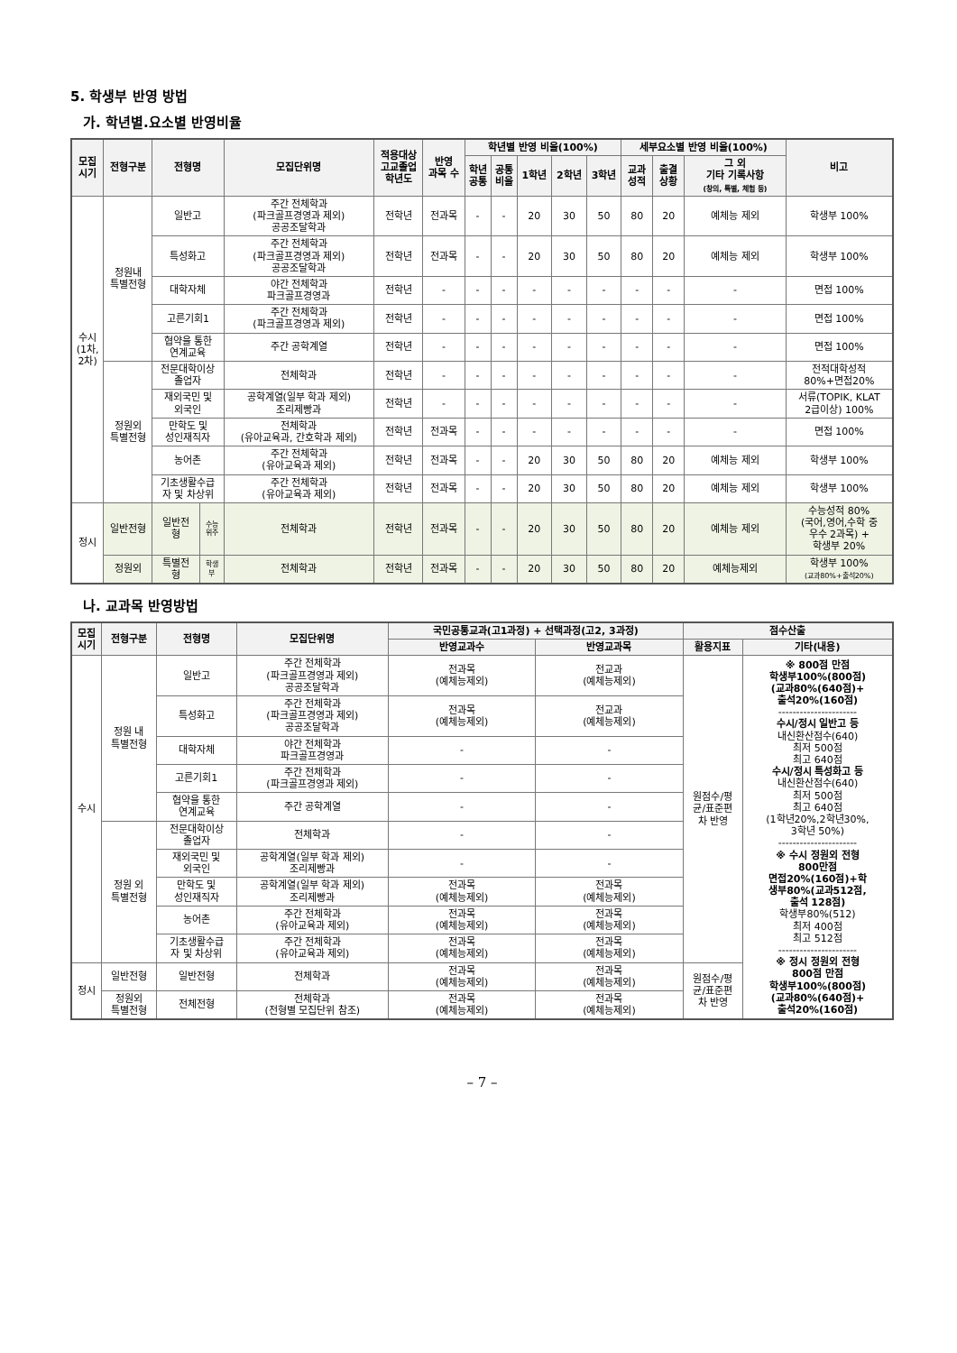5. 학생부 반영 방법
가. 학년별.요소별 반영비율
| 모집 시기 | 전형구분 | 전형명 | | 모집단위명 | 적용대상 고교졸업 학년도 | 반영 과목 수 | 학년별 반영 비율(100%) | | | | | 세부요소별 반영 비율(100%) | | | 비고 |
| --- | --- | --- | --- | --- | --- | --- | --- | --- | --- | --- | --- | --- | --- | --- | --- |
| | | | | | | | 학년 공통 | 공통 비율 | 1학년 | 2학년 | 3학년 | 교과 성적 | 출결 상황 | 그 외 기타 기록사항 (창의, 특별, 체험 등) | |
| 수시 (1차, 2차) | 정원내 특별전형 | 일반고 | | 주간 전체학과 (파크골프경영과 제외) 공공조달학과 | 전학년 | 전과목 | - | - | 20 | 30 | 50 | 80 | 20 | 예체능 제외 | 학생부 100% |
| | | 특성화고 | | 주간 전체학과 (파크골프경영과 제외) 공공조달학과 | 전학년 | 전과목 | - | - | 20 | 30 | 50 | 80 | 20 | 예체능 제외 | 학생부 100% |
| | | 대학자체 | | 야간 전체학과 파크골프경영과 | 전학년 | - | - | - | - | - | - | - | - | - | 면접 100% |
| | | 고른기회1 | | 주간 전체학과 (파크골프경영과 제외) | 전학년 | - | - | - | - | - | - | - | - | - | 면접 100% |
| | | 협약을 통한 연계교육 | | 주간 공학계열 | 전학년 | - | - | - | - | - | - | - | - | - | 면접 100% |
| | 정원외 특별전형 | 전문대학이상 졸업자 | | 전체학과 | 전학년 | - | - | - | - | - | - | - | - | - | 전적대학성적 80%+면접20% |
| | | 재외국민 및 외국인 | | 공학계열(일부 학과 제외) 조리제빵과 | 전학년 | - | - | - | - | - | - | - | - | - | 서류(TOPIK, KLAT 2급이상) 100% |
| | | 만학도 및 성인재직자 | | 전체학과 (유아교육과, 간호학과 제외) | 전학년 | 전과목 | - | - | - | - | - | - | - | - | 면접 100% |
| | | 농어촌 | | 주간 전체학과 (유아교육과 제외) | 전학년 | 전과목 | - | - | 20 | 30 | 50 | 80 | 20 | 예체능 제외 | 학생부 100% |
| | | 기초생활수급 자 및 차상위 | | 주간 전체학과 (유아교육과 제외) | 전학년 | 전과목 | - | - | 20 | 30 | 50 | 80 | 20 | 예체능 제외 | 학생부 100% |
| 정시 | 일반전형 | 일반전 형 | 수능 위주 | 전체학과 | 전학년 | 전과목 | - | - | 20 | 30 | 50 | 80 | 20 | 예체능 제외 | 수능성적 80% (국어,영어,수학 중 우수 2과목) + 학생부 20% |
| | 정원외 | 특별전 형 | 학생 부 | 전체학과 | 전학년 | 전과목 | - | - | 20 | 30 | 50 | 80 | 20 | 예체능제외 | 학생부 100% (교과80%+출석20%) |
나. 교과목 반영방법
| 모집 시기 | 전형구분 | 전형명 | 모집단위명 | 국민공통교과(고1과정) + 선택과정(고2, 3과정) | | 점수산출 | |
| --- | --- | --- | --- | --- | --- | --- | --- |
| | | | | 반영교과수 | 반영교과목 | 활용지표 | 기타(내용) |
| 수시 | 정원 내 특별전형 | 일반고 | 주간 전체학과 (파크골프경영과 제외) 공공조달학과 | 전과목 (예체능제외) | 전교과 (예체능제외) | 원점수/평 균/표준편 차 반영 | ※ 800점 만점 학생부100%(800점) (교과80%(640점)+ 출석20%(160점) ---------------------- 수시/정시 일반고 등 내신환산점수(640) 최저 500점 최고 640점 수시/정시 특성화고 등 내신환산점수(640) 최저 500점 최고 640점 (1학년20%,2학년30%, 3학년 50%) ---------------------- ※ 수시 정원외 전형 800만점 면접20%(160점)+학 생부80%(교과512점, 출석 128점) 학생부80%(512) 최저 400점 최고 512점 ---------------------- ※ 정시 정원외 전형 800점 만점 학생부100%(800점) (교과80%(640점)+ 출석20%(160점) |
| | | 특성화고 | 주간 전체학과 (파크골프경영과 제외) 공공조달학과 | 전과목 (예체능제외) | 전교과 (예체능제외) | | |
| | | 대학자체 | 야간 전체학과 파크골프경영과 | - | - | | |
| | | 고른기회1 | 주간 전체학과 (파크골프경영과 제외) | - | - | | |
| | | 협약을 통한 연계교육 | 주간 공학계열 | - | - | | |
| | 정원 외 특별전형 | 전문대학이상 졸업자 | 전체학과 | - | - | | |
| | | 재외국민 및 외국인 | 공학계열(일부 학과 제외) 조리제빵과 | - | - | | |
| | | 만학도 및 성인재직자 | 공학계열(일부 학과 제외) 조리제빵과 | 전과목 (예체능제외) | 전과목 (예체능제외) | | |
| | | 농어촌 | 주간 전체학과 (유아교육과 제외) | 전과목 (예체능제외) | 전과목 (예체능제외) | | |
| | | 기초생활수급 자 및 차상위 | 주간 전체학과 (유아교육과 제외) | 전과목 (예체능제외) | 전과목 (예체능제외) | | |
| 정시 | 일반전형 | 일반전형 | 전체학과 | 전과목 (예체능제외) | 전과목 (예체능제외) | 원점수/평 균/표준편 차 반영 | |
| | 정원외 특별전형 | 전체전형 | 전체학과 (전형별 모집단위 참조) | 전과목 (예체능제외) | 전과목 (예체능제외) | | |
– 7 –